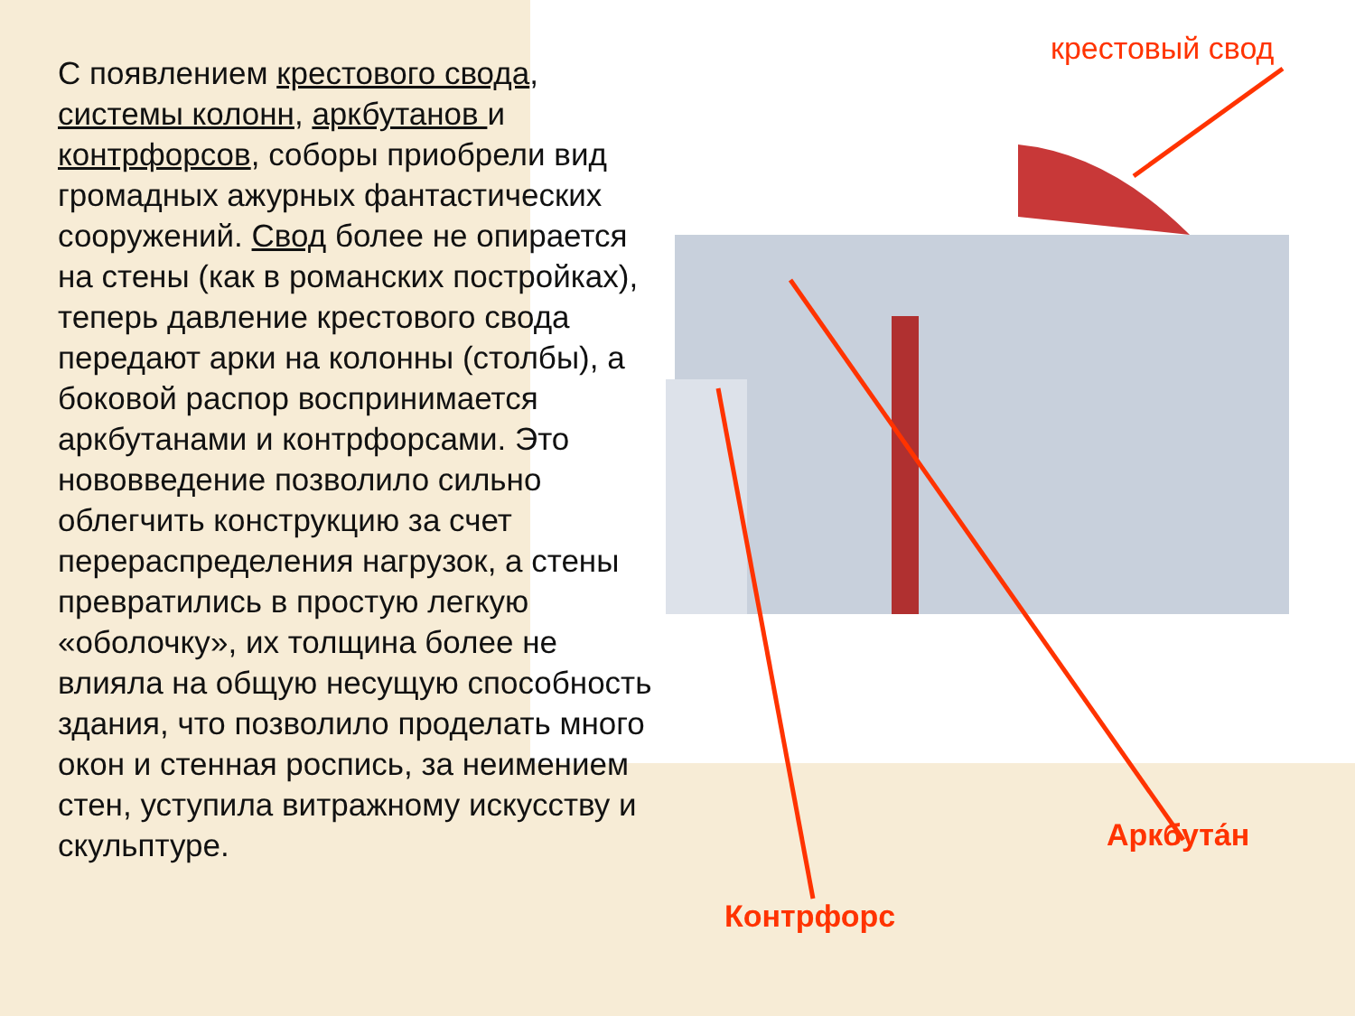С появлением крестового свода, системы колонн, аркбутанов и контрфорсов, соборы приобрели вид громадных ажурных фантастических сооружений. Свод более не опирается на стены (как в романских постройках), теперь давление крестового свода передают арки на колонны (столбы), а боковой распор воспринимается аркбутанами и контрфорсами. Это нововведение позволило сильно облегчить конструкцию за счет перераспределения нагрузок, а стены превратились в простую легкую «оболочку», их толщина более не влияла на общую несущую способность здания, что позволило проделать много окон и стенная роспись, за неимением стен, уступила витражному искусству и скульптуре.
крестовый свод
Аркбута́н
Контрфорс